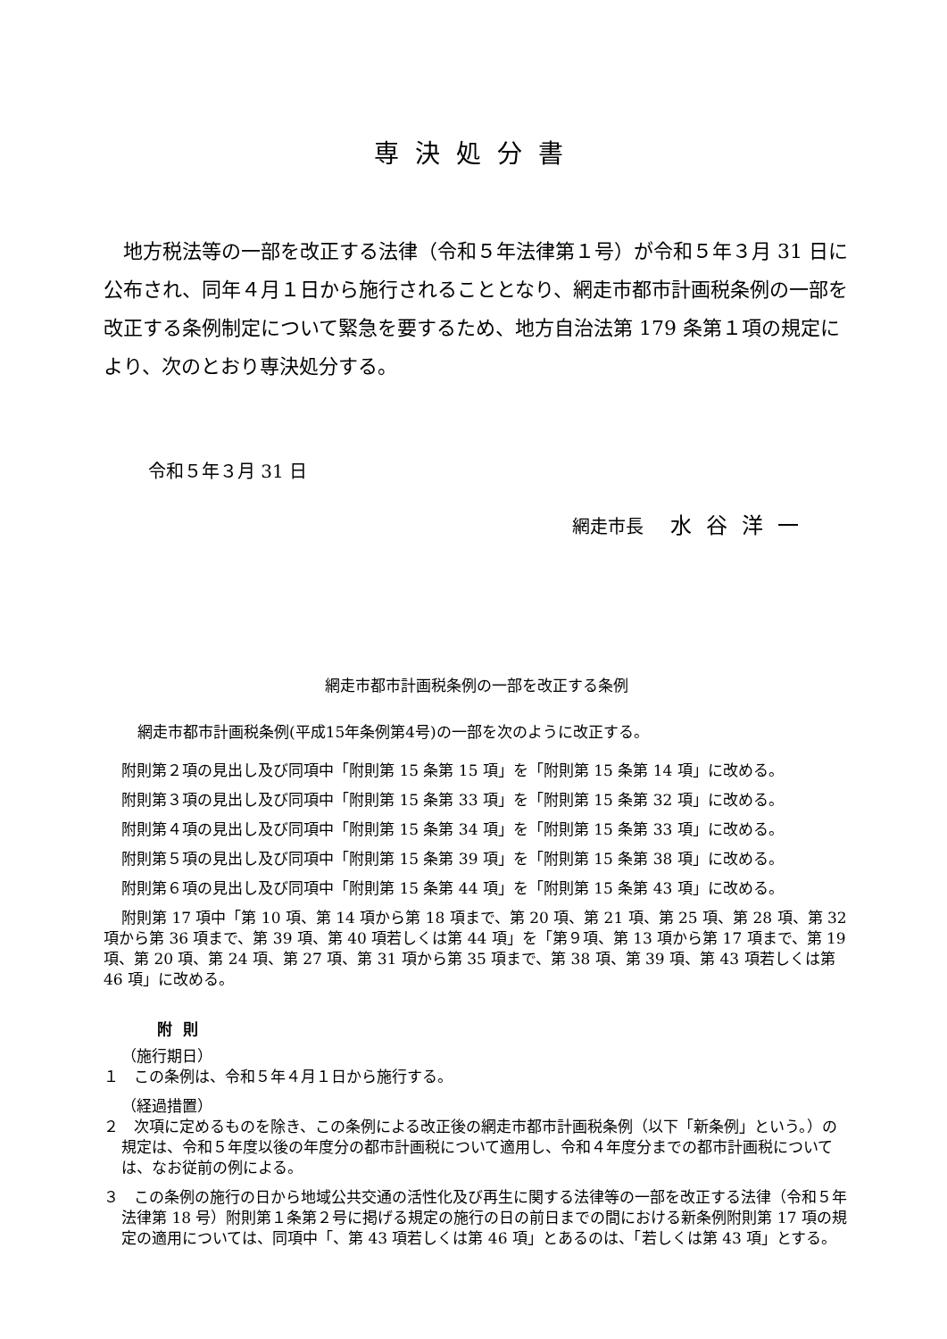専決処分書
地方税法等の一部を改正する法律（令和５年法律第１号）が令和５年３月 31 日に公布され、同年４月１日から施行されることとなり、網走市都市計画税条例の一部を改正する条例制定について緊急を要するため、地方自治法第 179 条第１項の規定により、次のとおり専決処分する。
令和５年３月 31 日
網走市長 水谷洋一
網走市都市計画税条例の一部を改正する条例
網走市都市計画税条例(平成15年条例第4号)の一部を次のように改正する。
附則第２項の見出し及び同項中「附則第 15 条第 15 項」を「附則第 15 条第 14 項」に改める。
附則第３項の見出し及び同項中「附則第 15 条第 33 項」を「附則第 15 条第 32 項」に改める。
附則第４項の見出し及び同項中「附則第 15 条第 34 項」を「附則第 15 条第 33 項」に改める。
附則第５項の見出し及び同項中「附則第 15 条第 39 項」を「附則第 15 条第 38 項」に改める。
附則第６項の見出し及び同項中「附則第 15 条第 44 項」を「附則第 15 条第 43 項」に改める。
附則第 17 項中「第 10 項、第 14 項から第 18 項まで、第 20 項、第 21 項、第 25 項、第 28 項、第 32 項から第 36 項まで、第 39 項、第 40 項若しくは第 44 項」を「第９項、第 13 項から第 17 項まで、第 19 項、第 20 項、第 24 項、第 27 項、第 31 項から第 35 項まで、第 38 項、第 39 項、第 43 項若しくは第 46 項」に改める。
附則
（施行期日）
１　この条例は、令和５年４月１日から施行する。
（経過措置）
２　次項に定めるものを除き、この条例による改正後の網走市都市計画税条例（以下「新条例」という。）の規定は、令和５年度以後の年度分の都市計画税について適用し、令和４年度分までの都市計画税については、なお従前の例による。
３　この条例の施行の日から地域公共交通の活性化及び再生に関する法律等の一部を改正する法律（令和５年法律第 18 号）附則第１条第２号に掲げる規定の施行の日の前日までの間における新条例附則第 17 項の規定の適用については、同項中「、第 43 項若しくは第 46 項」とあるのは、「若しくは第 43 項」とする。